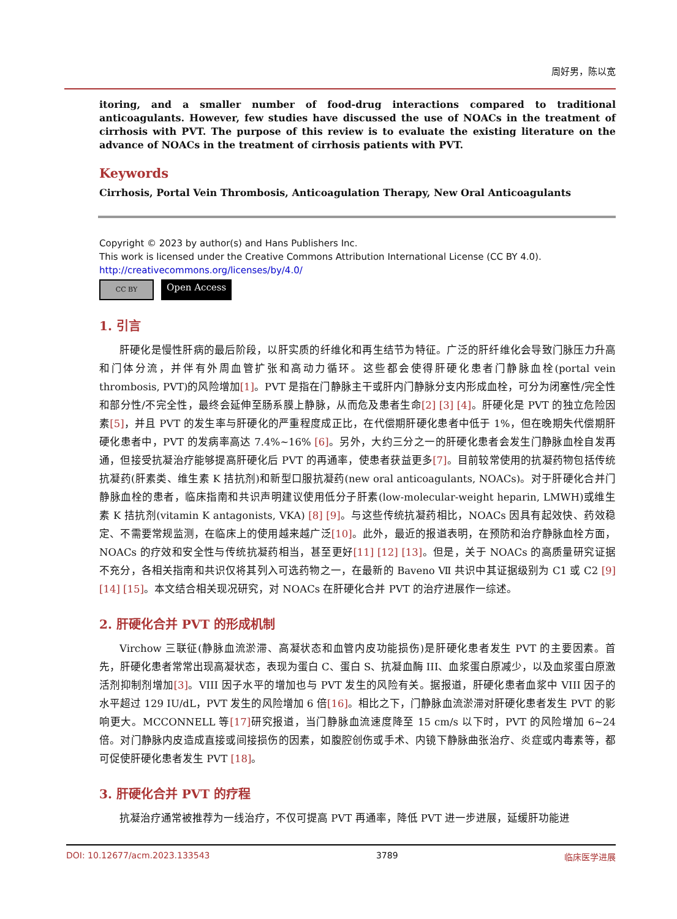周好男，陈以宽
itoring, and a smaller number of food-drug interactions compared to traditional anticoagulants. However, few studies have discussed the use of NOACs in the treatment of cirrhosis with PVT. The purpose of this review is to evaluate the existing literature on the advance of NOACs in the treatment of cirrhosis patients with PVT.
Keywords
Cirrhosis, Portal Vein Thrombosis, Anticoagulation Therapy, New Oral Anticoagulants
Copyright © 2023 by author(s) and Hans Publishers Inc.
This work is licensed under the Creative Commons Attribution International License (CC BY 4.0).
http://creativecommons.org/licenses/by/4.0/
CC BY Open Access
1. 引言
肝硬化是慢性肝病的最后阶段，以肝实质的纤维化和再生结节为特征。广泛的肝纤维化会导致门脉压力升高和门体分流，并伴有外周血管扩张和高动力循环。这些都会使得肝硬化患者门静脉血栓(portal vein thrombosis, PVT)的风险增加[1]。PVT 是指在门静脉主干或肝内门静脉分支内形成血栓，可分为闭塞性/完全性和部分性/不完全性，最终会延伸至肠系膜上静脉，从而危及患者生命[2] [3] [4]。肝硬化是 PVT 的独立危险因素[5]，并且 PVT 的发生率与肝硬化的严重程度成正比，在代偿期肝硬化患者中低于 1%，但在晚期失代偿期肝硬化患者中，PVT 的发病率高达 7.4%~16% [6]。另外，大约三分之一的肝硬化患者会发生门静脉血栓自发再通，但接受抗凝治疗能够提高肝硬化后 PVT 的再通率，使患者获益更多[7]。目前较常使用的抗凝药物包括传统抗凝药(肝素类、维生素 K 拮抗剂)和新型口服抗凝药(new oral anticoagulants, NOACs)。对于肝硬化合并门静脉血栓的患者，临床指南和共识声明建议使用低分子肝素(low-molecular-weight heparin, LMWH)或维生素 K 拮抗剂(vitamin K antagonists, VKA) [8] [9]。与这些传统抗凝药相比，NOACs 因具有起效快、药效稳定、不需要常规监测，在临床上的使用越来越广泛[10]。此外，最近的报道表明，在预防和治疗静脉血栓方面，NOACs 的疗效和安全性与传统抗凝药相当，甚至更好[11] [12] [13]。但是，关于 NOACs 的高质量研究证据不充分，各相关指南和共识仅将其列入可选药物之一，在最新的 Baveno Ⅶ 共识中其证据级别为 C1 或 C2 [9] [14] [15]。本文结合相关现况研究，对 NOACs 在肝硬化合并 PVT 的治疗进展作一综述。
2. 肝硬化合并 PVT 的形成机制
Virchow 三联征(静脉血流淤滞、高凝状态和血管内皮功能损伤)是肝硬化患者发生 PVT 的主要因素。首先，肝硬化患者常常出现高凝状态，表现为蛋白 C、蛋白 S、抗凝血酶 III、血浆蛋白原减少，以及血浆蛋白原激活剂抑制剂增加[3]。VIII 因子水平的增加也与 PVT 发生的风险有关。据报道，肝硬化患者血浆中 VIII 因子的水平超过 129 IU/dL，PVT 发生的风险增加 6 倍[16]。相比之下，门静脉血流淤滞对肝硬化患者发生 PVT 的影响更大。MCCONNELL 等[17] 研究报道，当门静脉血流速度降至 15 cm/s 以下时，PVT 的风险增加 6~24 倍。对门静脉内皮造成直接或间接损伤的因素，如腹腔创伤或手术、内镜下静脉曲张治疗、炎症或内毒素等，都可促使肝硬化患者发生 PVT [18]。
3. 肝硬化合并 PVT 的疗程
抗凝治疗通常被推荐为一线治疗，不仅可提高 PVT 再通率，降低 PVT 进一步进展，延缓肝功能进
DOI: 10.12677/acm.2023.133543 3789 临床医学进展